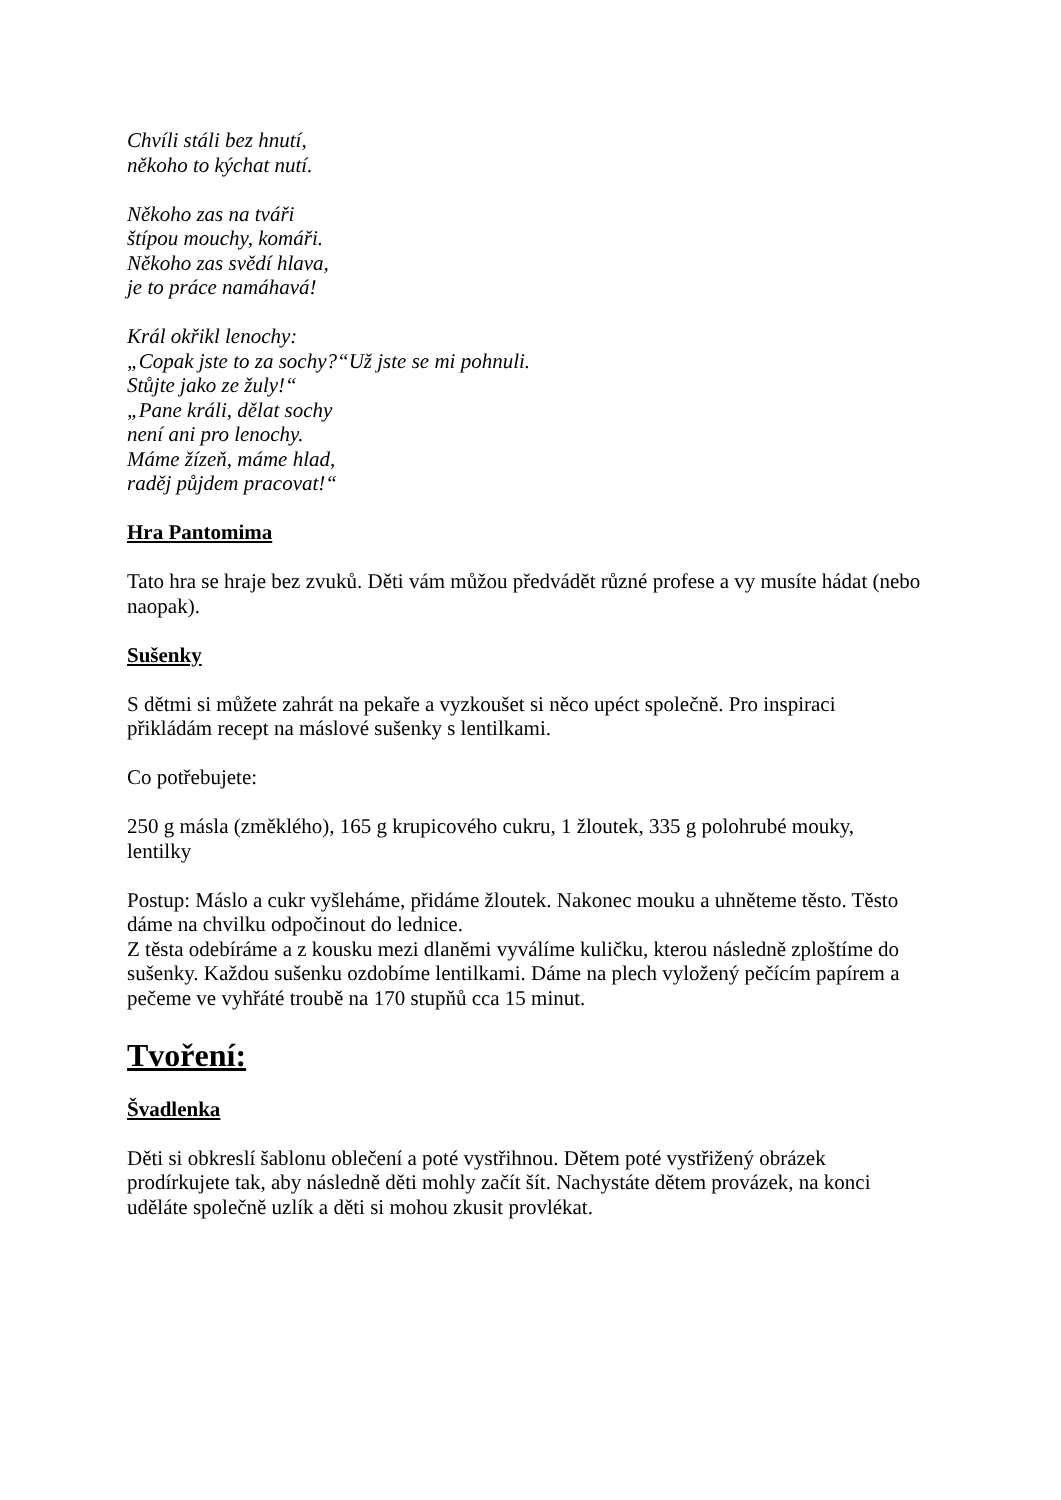Chvíli stáli bez hnutí,
někoho to kýchat nutí.
Někoho zas na tváři
štípou mouchy, komáři.
Někoho zas svědí hlava,
je to práce namáhavá!
Král okřikl lenochy:
„Copak jste to za sochy?“Už jste se mi pohnuli.
Stůjte jako ze žuly!“
„Pane králi, dělat sochy
není ani pro lenochy.
Máme žízeň, máme hlad,
raděj půjdem pracovat!“
Hra Pantomima
Tato hra se hraje bez zvuků. Děti vám můžou předvádět různé profese a vy musíte hádat (nebo naopak).
Sušenky
S dětmi si můžete zahrát na pekaře a vyzkoušet si něco upéct společně. Pro inspiraci přikládám recept na máslové sušenky s lentilkami.
Co potřebujete:
250 g másla (změklého), 165 g krupicového cukru, 1 žloutek, 335 g polohrubé mouky, lentilky
Postup: Máslo a cukr vyšleháme, přidáme žloutek. Nakonec mouku a uhněteme těsto. Těsto dáme na chvilku odpočinout do lednice.
Z těsta odebíráme a z kousku mezi dlaněmi vyválíme kuličku, kterou následně zploštíme do sušenky. Každou sušenku ozdobíme lentilkami. Dáme na plech vyložený pečícím papírem a pečeme ve vyhřáté troubě na 170 stupňů cca 15 minut.
Tvoření:
Švadlenka
Děti si obkreslí šablonu oblečení a poté vystřihnou. Dětem poté vystřižený obrázek prodírkujete tak, aby následně děti mohly začít šít. Nachystáte dětem provázek, na konci uděláte společně uzlík a děti si mohou zkusit provlékat.